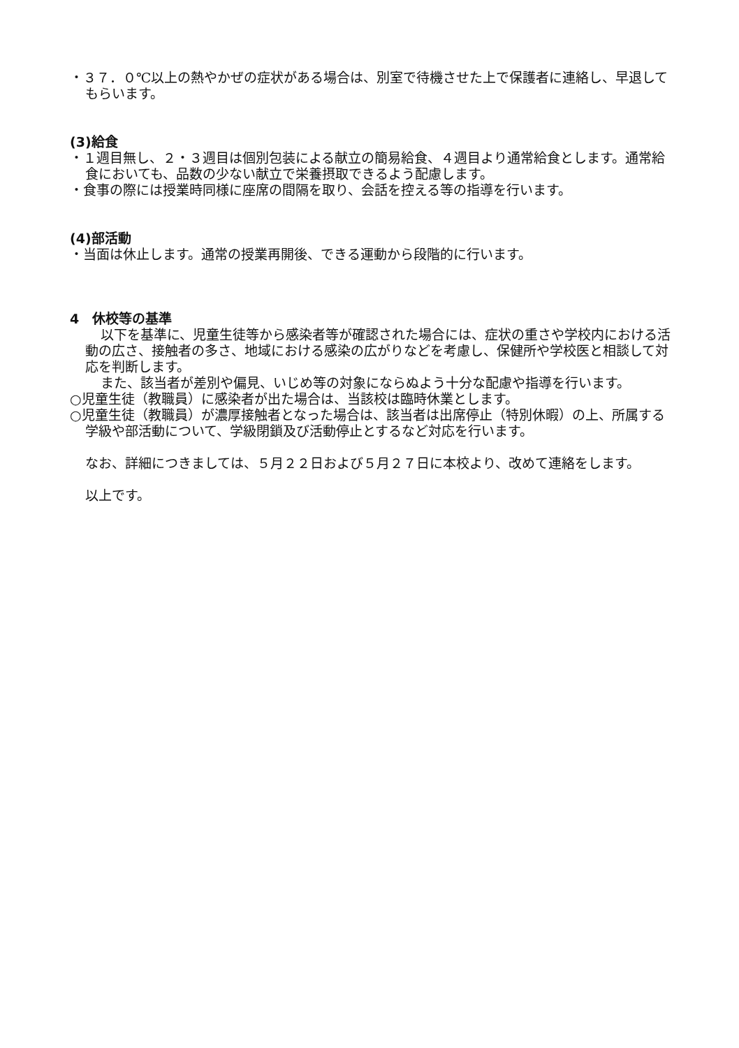・３７．０℃以上の熱やかぜの症状がある場合は、別室で待機させた上で保護者に連絡し、早退してもらいます。
(3)給食
・１週目無し、２・３週目は個別包装による献立の簡易給食、４週目より通常給食とします。通常給食においても、品数の少ない献立で栄養摂取できるよう配慮します。
・食事の際には授業時同様に座席の間隔を取り、会話を控える等の指導を行います。
(4)部活動
・当面は休止します。通常の授業再開後、できる運動から段階的に行います。
4　休校等の基準
以下を基準に、児童生徒等から感染者等が確認された場合には、症状の重さや学校内における活動の広さ、接触者の多さ、地域における感染の広がりなどを考慮し、保健所や学校医と相談して対応を判断します。
また、該当者が差別や偏見、いじめ等の対象にならぬよう十分な配慮や指導を行います。
○児童生徒（教職員）に感染者が出た場合は、当該校は臨時休業とします。
○児童生徒（教職員）が濃厚接触者となった場合は、該当者は出席停止（特別休暇）の上、所属する学級や部活動について、学級閉鎖及び活動停止とするなど対応を行います。
なお、詳細につきましては、５月２２日および５月２７日に本校より、改めて連絡をします。
以上です。